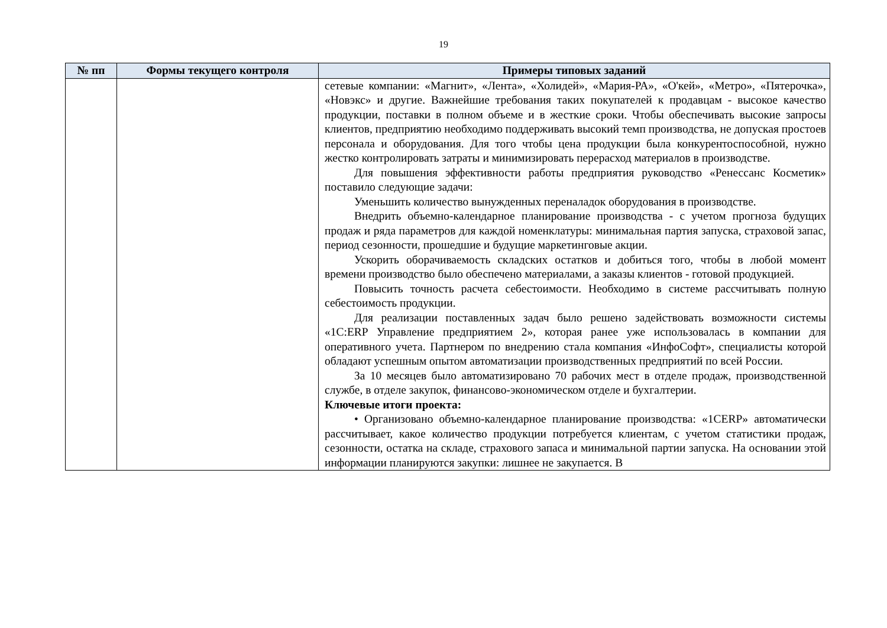19
| № пп | Формы текущего контроля | Примеры типовых заданий |
| --- | --- | --- |
| | | сетевые компании: «Магнит», «Лента», «Холидей», «Мария-РА», «О'кей», «Метро», «Пятерочка», «Новэкс» и другие. Важнейшие требования таких покупателей к продавцам - высокое качество продукции, поставки в полном объеме и в жесткие сроки. Чтобы обеспечивать высокие запросы клиентов, предприятию необходимо поддерживать высокий темп производства, не допуская простоев персонала и оборудования. Для того чтобы цена продукции была конкурентоспособной, нужно жестко контролировать затраты и минимизировать перерасход материалов в производстве. Для повышения эффективности работы предприятия руководство «Ренессанс Косметик» поставило следующие задачи: Уменьшить количество вынужденных переналадок оборудования в производстве. Внедрить объемно-календарное планирование производства - с учетом прогноза будущих продаж и ряда параметров для каждой номенклатуры: минимальная партия запуска, страховой запас, период сезонности, прошедшие и будущие маркетинговые акции. Ускорить оборачиваемость складских остатков и добиться того, чтобы в любой момент времени производство было обеспечено материалами, а заказы клиентов - готовой продукцией. Повысить точность расчета себестоимости. Необходимо в системе рассчитывать полную себестоимость продукции. Для реализации поставленных задач было решено задействовать возможности системы «1С:ERP Управление предприятием 2», которая ранее уже использовалась в компании для оперативного учета. Партнером по внедрению стала компания «ИнфоСофт», специалисты которой обладают успешным опытом автоматизации производственных предприятий по всей России. За 10 месяцев было автоматизировано 70 рабочих мест в отделе продаж, производственной службе, в отделе закупок, финансово-экономическом отделе и бухгалтерии. Ключевые итоги проекта: • Организовано объемно-календарное планирование производства: «1CERP» автоматически рассчитывает, какое количество продукции потребуется клиентам, с учетом статистики продаж, сезонности, остатка на складе, страхового запаса и минимальной партии запуска. На основании этой информации планируются закупки: лишнее не закупается. В |